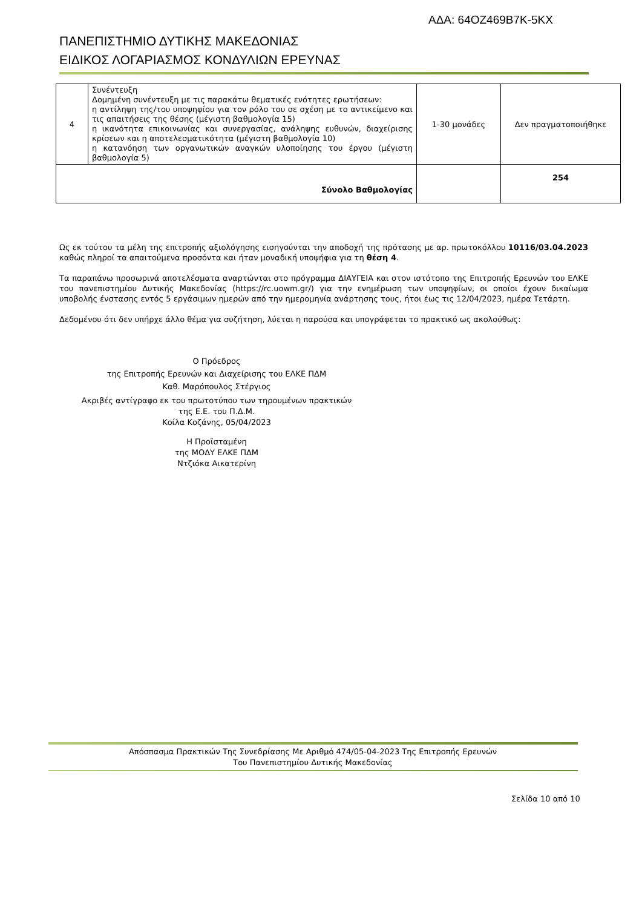ΑΔΑ: 64ΟΖ469Β7Κ-5ΚΧ
ΠΑΝΕΠΙΣΤΗΜΙΟ ΔΥΤΙΚΗΣ ΜΑΚΕΔΟΝΙΑΣ
ΕΙΔΙΚΟΣ ΛΟΓΑΡΙΑΣΜΟΣ ΚΟΝΔΥΛΙΩΝ ΕΡΕΥΝΑΣ
| 4 | Συνέντευξη Δομημένη συνέντευξη με τις παρακάτω θεματικές ενότητες ερωτήσεων: η αντίληψη της/του υποψηφίου για τον ρόλο του σε σχέση με το αντικείμενο και τις απαιτήσεις της θέσης (μέγιστη βαθμολογία 15) η ικανότητα επικοινωνίας και συνεργασίας, ανάληψης ευθυνών, διαχείρισης κρίσεων και η αποτελεσματικότητα (μέγιστη βαθμολογία 10) η κατανόηση των οργανωτικών αναγκών υλοποίησης του έργου (μέγιστη βαθμολογία 5) | 1-30 μονάδες | Δεν πραγματοποιήθηκε |
| Σύνολο Βαθμολογίας | | | 254 |
Ως εκ τούτου τα μέλη της επιτροπής αξιολόγησης εισηγούνται την αποδοχή της πρότασης με αρ. πρωτοκόλλου 10116/03.04.2023 καθώς πληροί τα απαιτούμενα προσόντα και ήταν μοναδική υποψήφια για τη θέση 4.
Τα παραπάνω προσωρινά αποτελέσματα αναρτώνται στο πρόγραμμα ΔΙΑΥΓΕΙΑ και στον ιστότοπο της Επιτροπής Ερευνών του ΕΛΚΕ του πανεπιστημίου Δυτικής Μακεδονίας (https://rc.uowm.gr/) για την ενημέρωση των υποψηφίων, οι οποίοι έχουν δικαίωμα υποβολής ένστασης εντός 5 εργάσιμων ημερών από την ημερομηνία ανάρτησης τους, ήτοι έως τις 12/04/2023, ημέρα Τετάρτη.
Δεδομένου ότι δεν υπήρχε άλλο θέμα για συζήτηση, λύεται η παρούσα και υπογράφεται το πρακτικό ως ακολούθως:
Ο Πρόεδρος
της Επιτροπής Ερευνών και Διαχείρισης του ΕΛΚΕ ΠΔΜ
Καθ. Μαρόπουλος Στέργιος
Ακριβές αντίγραφο εκ του πρωτοτύπου των τηρουμένων πρακτικών
της Ε.Ε. του Π.Δ.Μ.
Κοίλα Κοζάνης, 05/04/2023
Η Προϊσταμένη
της ΜΟΔΥ ΕΛΚΕ ΠΔΜ
Ντζιόκα Αικατερίνη
Απόσπασμα Πρακτικών Της Συνεδρίασης Με Αριθμό 474/05-04-2023 Της Επιτροπής Ερευνών
Του Πανεπιστημίου Δυτικής Μακεδονίας
Σελίδα 10 από 10